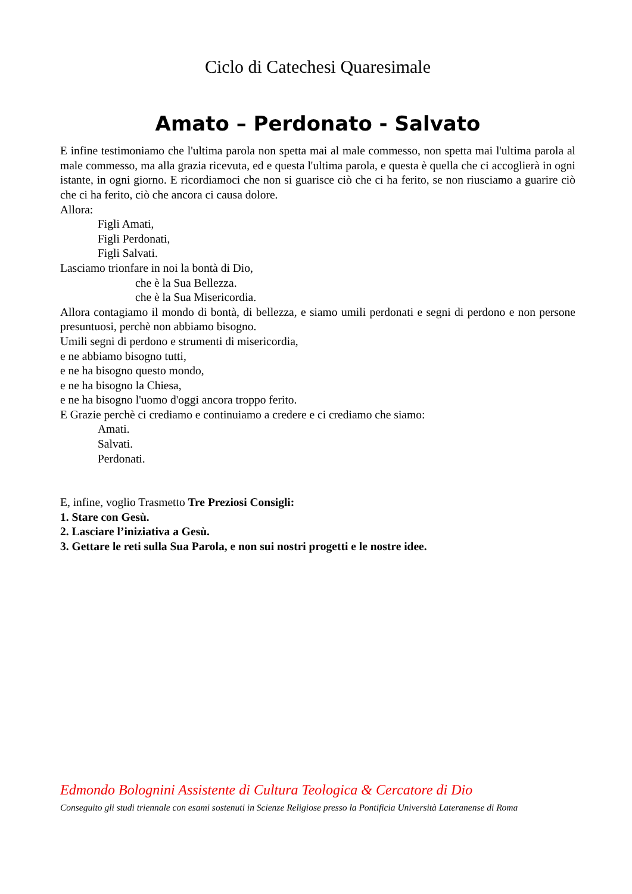Ciclo di Catechesi Quaresimale
Amato – Perdonato - Salvato
E infine testimoniamo che l'ultima parola non spetta mai al male commesso, non spetta mai l'ultima parola al male commesso, ma alla grazia ricevuta, ed e questa l'ultima parola, e questa è quella che ci accoglierà in ogni istante, in ogni giorno. E ricordiamoci che non si guarisce ciò che ci ha ferito, se non riusciamo a guarire ciò che ci ha ferito, ciò che ancora ci causa dolore.
Allora:
Figli Amati,
Figli Perdonati,
Figli Salvati.
Lasciamo trionfare in noi la bontà di Dio,
che è la Sua Bellezza.
che è la Sua Misericordia.
Allora contagiamo il mondo di bontà, di bellezza, e siamo umili perdonati e segni di perdono e non persone presuntuosi, perchè non abbiamo bisogno.
Umili segni di perdono e strumenti di misericordia,
e ne abbiamo bisogno tutti,
e ne ha bisogno questo mondo,
e ne ha bisogno la Chiesa,
e ne ha bisogno l'uomo d'oggi ancora troppo ferito.
E Grazie perchè ci crediamo e continuiamo a credere e ci crediamo che siamo:
Amati.
Salvati.
Perdonati.
E, infine, voglio Trasmetto Tre Preziosi Consigli:
1. Stare con Gesù.
2. Lasciare l’iniziativa a Gesù.
3. Gettare le reti sulla Sua Parola, e non sui nostri progetti e le nostre idee.
Edmondo Bolognini Assistente di Cultura Teologica & Cercatore di Dio
Conseguito gli studi triennale con esami sostenuti in Scienze Religiose presso la Pontificia Università Lateranense di Roma